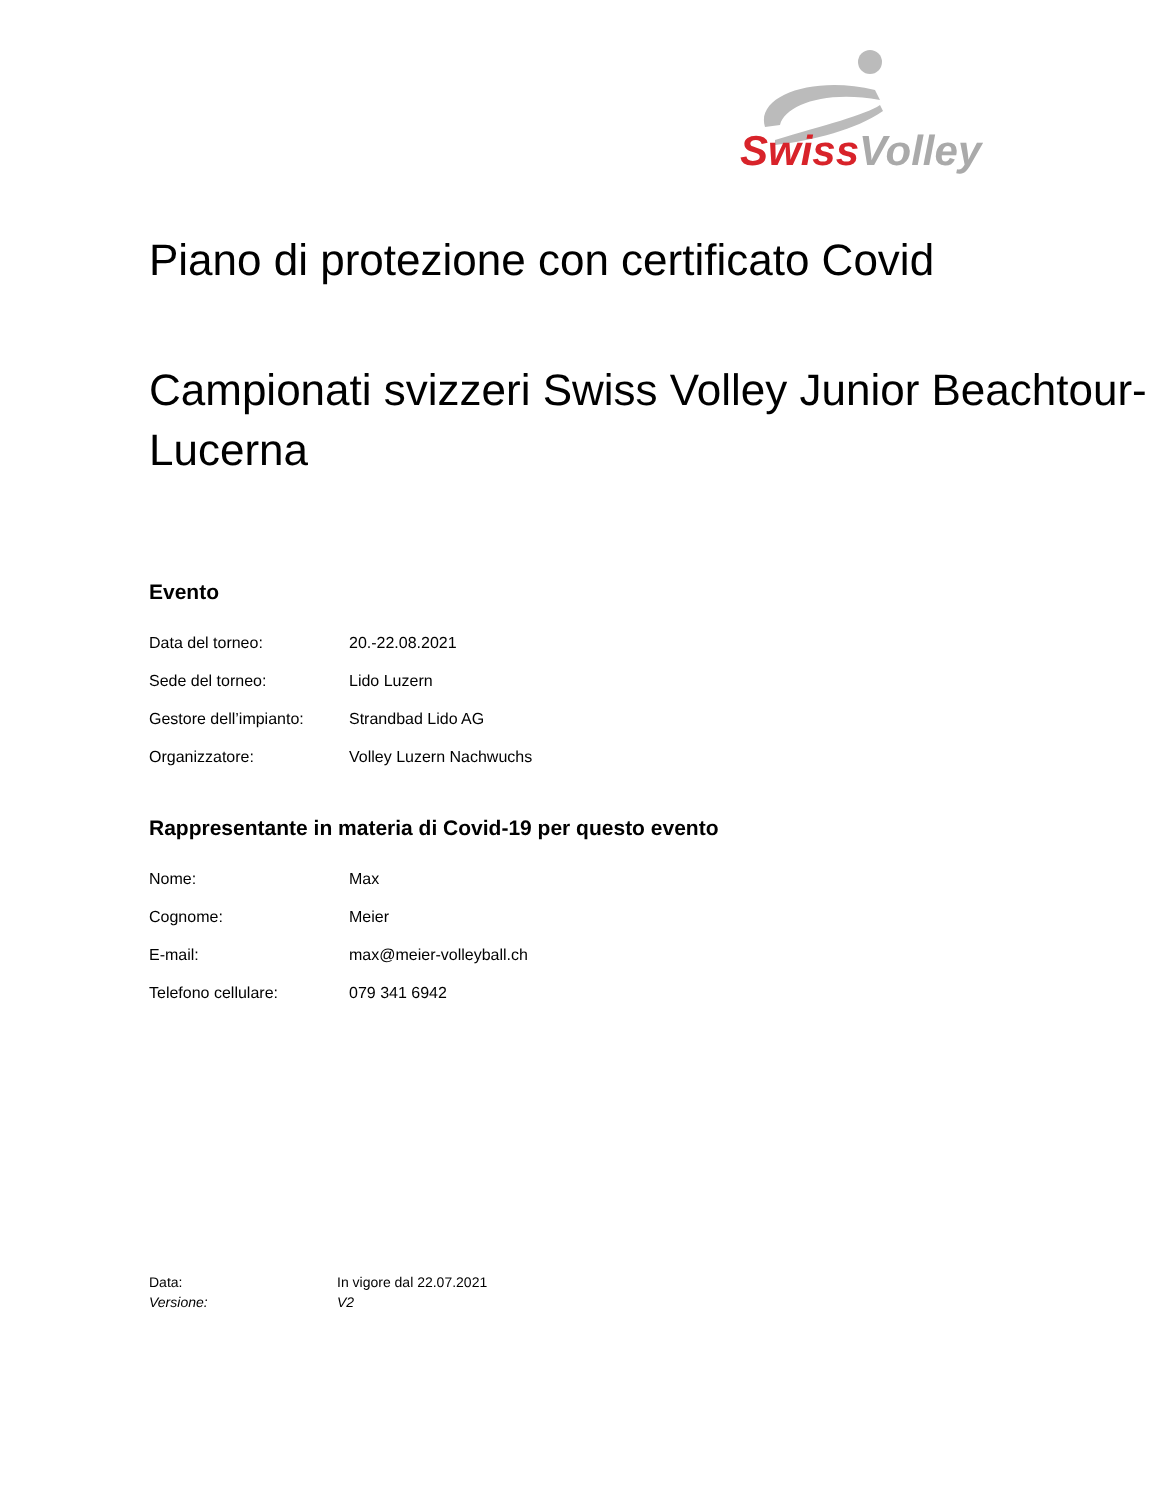Swiss Volley
Piano di protezione con certificato Covid
Campionati svizzeri Swiss Volley Junior Beachtour- Lucerna
Evento
| Data del torneo: | 20.-22.08.2021 |
| Sede del torneo: | Lido Luzern |
| Gestore dell’impianto: | Strandbad Lido AG |
| Organizzatore: | Volley Luzern Nachwuchs |
Rappresentante in materia di Covid-19 per questo evento
| Nome: | Max |
| Cognome: | Meier |
| E-mail: | max@meier-volleyball.ch |
| Telefono cellulare: | 079 341 6942 |
| Data: | In vigore dal 22.07.2021 |
| Versione: | V2 |